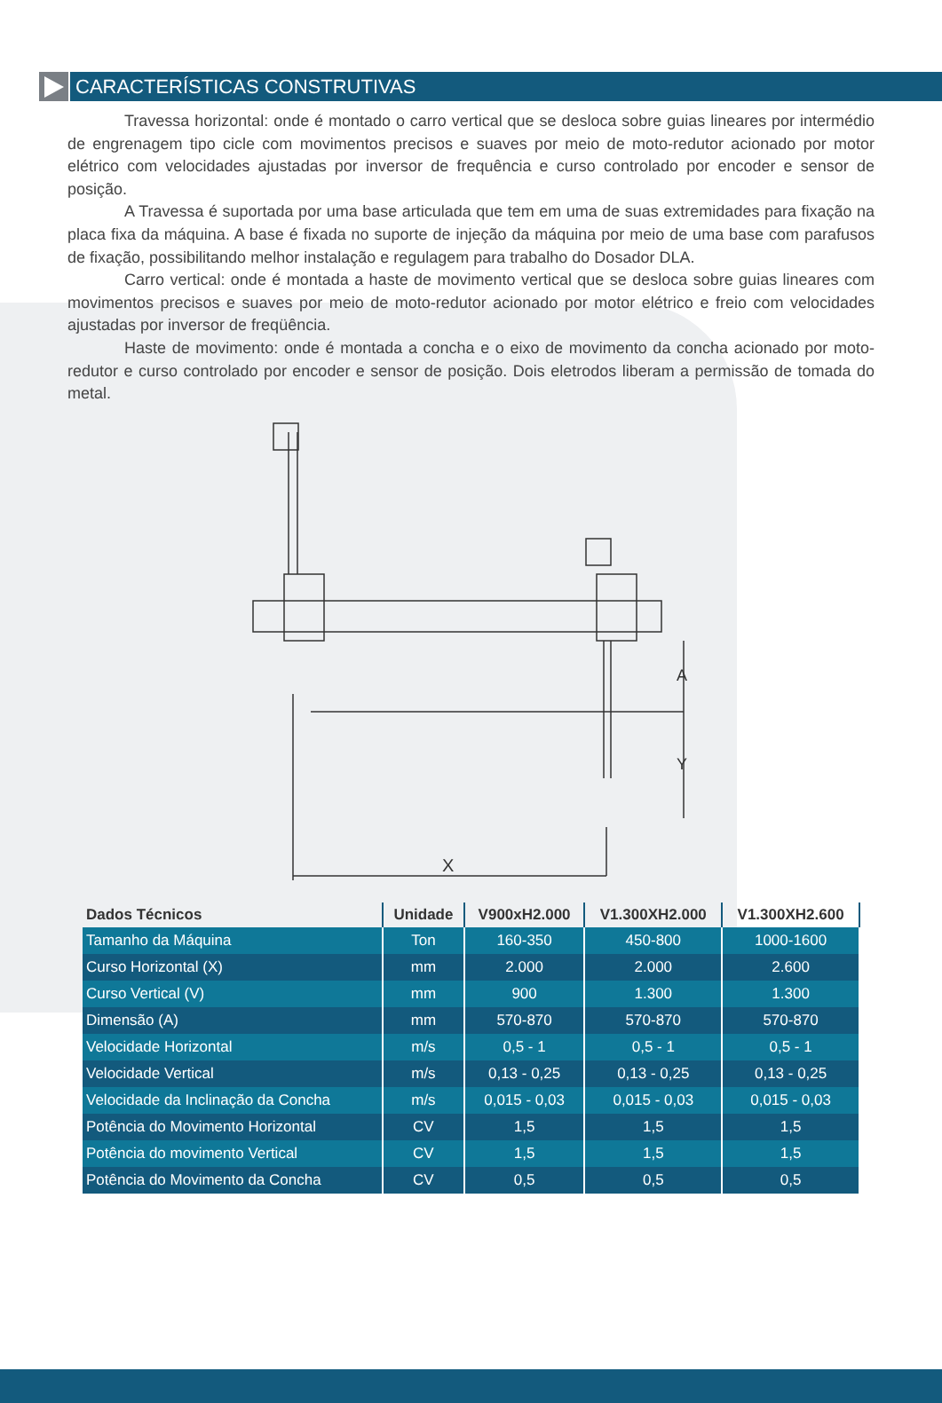CARACTERÍSTICAS CONSTRUTIVAS
Travessa horizontal: onde é montado o carro vertical que se desloca sobre guias lineares por intermédio de engrenagem tipo cicle com movimentos precisos e suaves por meio de moto-redutor acionado por motor elétrico com velocidades ajustadas por inversor de frequência e curso controlado por encoder e sensor de posição.
A Travessa é suportada por uma base articulada que tem em uma de suas extremidades para fixação na placa fixa da máquina. A base é fixada no suporte de injeção da máquina por meio de uma base com parafusos de fixação, possibilitando melhor instalação e regulagem para trabalho do Dosador DLA.
Carro vertical: onde é montada a haste de movimento vertical que se desloca sobre guias lineares com movimentos precisos e suaves por meio de moto-redutor acionado por motor elétrico e freio com velocidades ajustadas por inversor de freqüência.
Haste de movimento: onde é montada a concha e o eixo de movimento da concha acionado por moto-redutor e curso controlado por encoder e sensor de posição. Dois eletrodos liberam a permissão de tomada do metal.
X
A
Y
| Dados Técnicos | Unidade | V900xH2.000 | V1.300XH2.000 | V1.300XH2.600 |
| --- | --- | --- | --- | --- |
| Tamanho da Máquina | Ton | 160-350 | 450-800 | 1000-1600 |
| Curso Horizontal (X) | mm | 2.000 | 2.000 | 2.600 |
| Curso Vertical (V) | mm | 900 | 1.300 | 1.300 |
| Dimensão (A) | mm | 570-870 | 570-870 | 570-870 |
| Velocidade Horizontal | m/s | 0,5 - 1 | 0,5 - 1 | 0,5 - 1 |
| Velocidade Vertical | m/s | 0,13 - 0,25 | 0,13 - 0,25 | 0,13 - 0,25 |
| Velocidade da Inclinação da Concha | m/s | 0,015 - 0,03 | 0,015 - 0,03 | 0,015 - 0,03 |
| Potência do Movimento Horizontal | CV | 1,5 | 1,5 | 1,5 |
| Potência do movimento Vertical | CV | 1,5 | 1,5 | 1,5 |
| Potência do Movimento da Concha | CV | 0,5 | 0,5 | 0,5 |